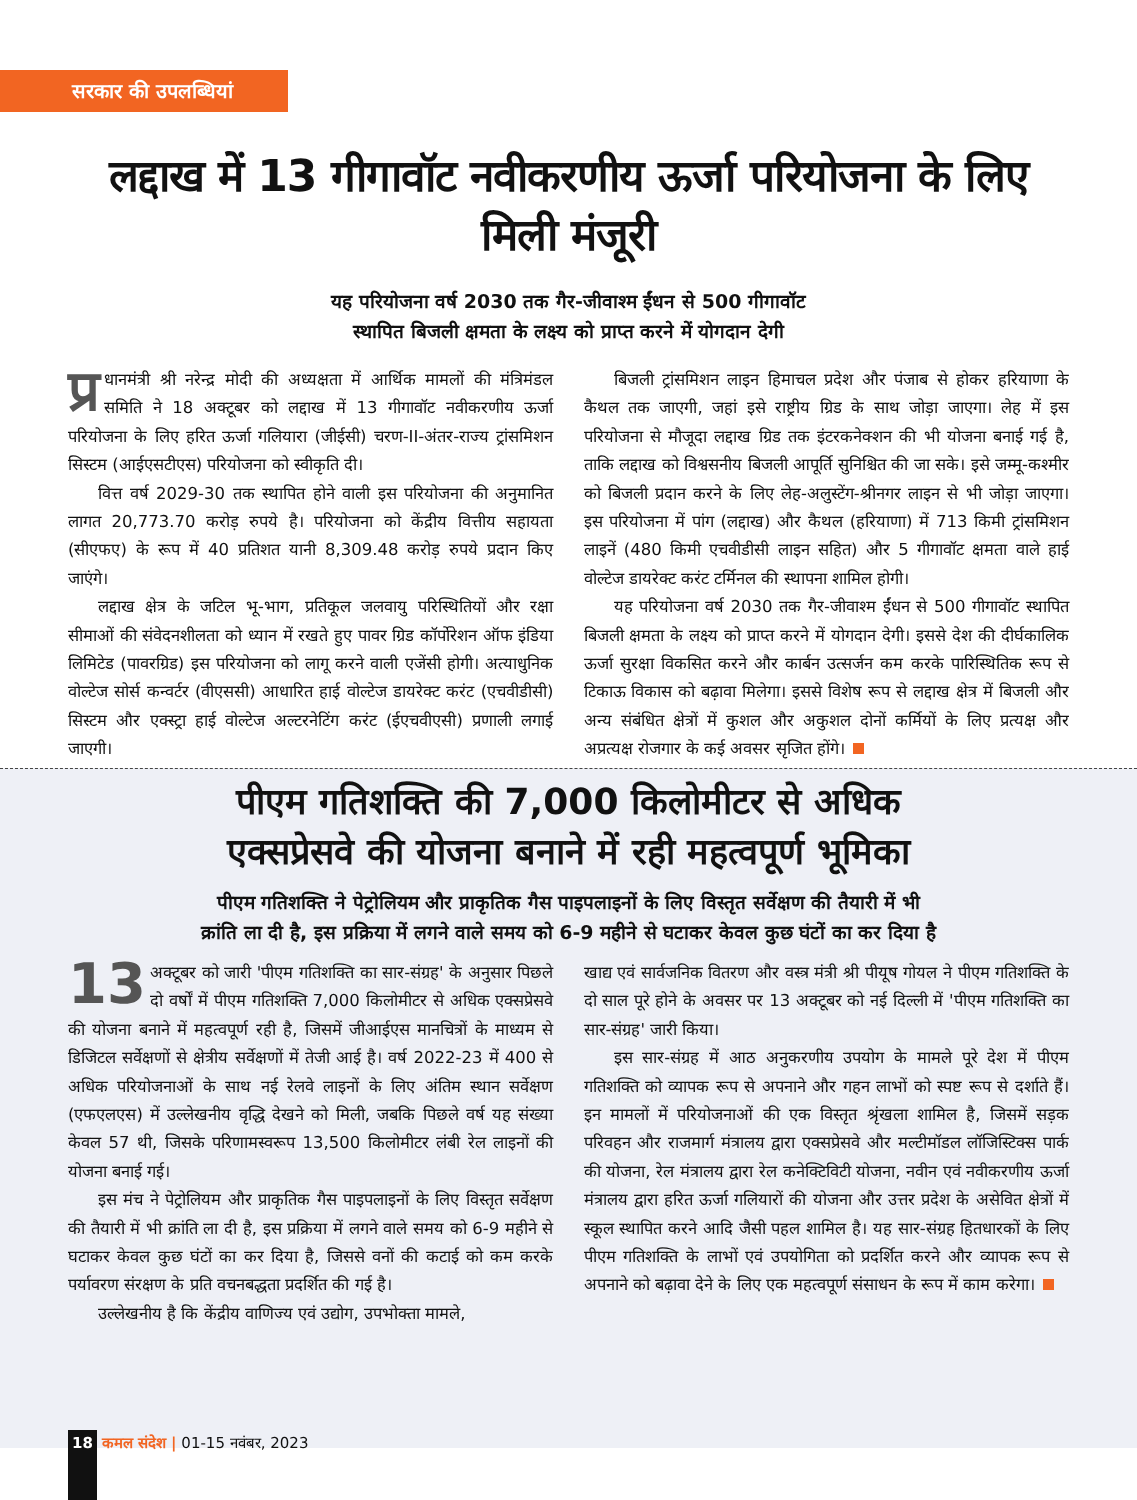सरकार की उपलब्धियां
लद्दाख में 13 गीगावॉट नवीकरणीय ऊर्जा परियोजना के लिए मिली मंजूरी
यह परियोजना वर्ष 2030 तक गैर-जीवाश्म ईंधन से 500 गीगावॉट
स्थापित बिजली क्षमता के लक्ष्य को प्राप्त करने में योगदान देगी
प्र धानमंत्री श्री नरेन्द्र मोदी की अध्यक्षता में आर्थिक मामलों की मंत्रिमंडल समिति ने 18 अक्टूबर को लद्दाख में 13 गीगावॉट नवीकरणीय ऊर्जा परियोजना के लिए हरित ऊर्जा गलियारा (जीईसी) चरण-II-अंतर-राज्य ट्रांसमिशन सिस्टम (आईएसटीएस) परियोजना को स्वीकृति दी।
वित्त वर्ष 2029-30 तक स्थापित होने वाली इस परियोजना की अनुमानित लागत 20,773.70 करोड़ रुपये है। परियोजना को केंद्रीय वित्तीय सहायता (सीएफए) के रूप में 40 प्रतिशत यानी 8,309.48 करोड़ रुपये प्रदान किए जाएंगे।
लद्दाख क्षेत्र के जटिल भू-भाग, प्रतिकूल जलवायु परिस्थितियों और रक्षा सीमाओं की संवेदनशीलता को ध्यान में रखते हुए पावर ग्रिड कॉर्पोरेशन ऑफ इंडिया लिमिटेड (पावरग्रिड) इस परियोजना को लागू करने वाली एजेंसी होगी। अत्याधुनिक वोल्टेज सोर्स कन्वर्टर (वीएससी) आधारित हाई वोल्टेज डायरेक्ट करंट (एचवीडीसी) सिस्टम और एक्स्ट्रा हाई वोल्टेज अल्टरनेटिंग करंट (ईएचवीएसी) प्रणाली लगाई जाएगी।
बिजली ट्रांसमिशन लाइन हिमाचल प्रदेश और पंजाब से होकर हरियाणा के कैथल तक जाएगी, जहां इसे राष्ट्रीय ग्रिड के साथ जोड़ा जाएगा। लेह में इस परियोजना से मौजूदा लद्दाख ग्रिड तक इंटरकनेक्शन की भी योजना बनाई गई है, ताकि लद्दाख को विश्वसनीय बिजली आपूर्ति सुनिश्चित की जा सके। इसे जम्मू-कश्मीर को बिजली प्रदान करने के लिए लेह-अलुस्टेंग-श्रीनगर लाइन से भी जोड़ा जाएगा। इस परियोजना में पांग (लद्दाख) और कैथल (हरियाणा) में 713 किमी ट्रांसमिशन लाइनें (480 किमी एचवीडीसी लाइन सहित) और 5 गीगावॉट क्षमता वाले हाई वोल्टेज डायरेक्ट करंट टर्मिनल की स्थापना शामिल होगी।
यह परियोजना वर्ष 2030 तक गैर-जीवाश्म ईंधन से 500 गीगावॉट स्थापित बिजली क्षमता के लक्ष्य को प्राप्त करने में योगदान देगी। इससे देश की दीर्घकालिक ऊर्जा सुरक्षा विकसित करने और कार्बन उत्सर्जन कम करके पारिस्थितिक रूप से टिकाऊ विकास को बढ़ावा मिलेगा। इससे विशेष रूप से लद्दाख क्षेत्र में बिजली और अन्य संबंधित क्षेत्रों में कुशल और अकुशल दोनों कर्मियों के लिए प्रत्यक्ष और अप्रत्यक्ष रोजगार के कई अवसर सृजित होंगे।
पीएम गतिशक्ति की 7,000 किलोमीटर से अधिक
एक्सप्रेसवे की योजना बनाने में रही महत्वपूर्ण भूमिका
पीएम गतिशक्ति ने पेट्रोलियम और प्राकृतिक गैस पाइपलाइनों के लिए विस्तृत सर्वेक्षण की तैयारी में भी
क्रांति ला दी है, इस प्रक्रिया में लगने वाले समय को 6-9 महीने से घटाकर केवल कुछ घंटों का कर दिया है
13 अक्टूबर को जारी 'पीएम गतिशक्ति का सार-संग्रह' के अनुसार पिछले दो वर्षों में पीएम गतिशक्ति 7,000 किलोमीटर से अधिक एक्सप्रेसवे की योजना बनाने में महत्वपूर्ण रही है, जिसमें जीआईएस मानचित्रों के माध्यम से डिजिटल सर्वेक्षणों से क्षेत्रीय सर्वेक्षणों में तेजी आई है। वर्ष 2022-23 में 400 से अधिक परियोजनाओं के साथ नई रेलवे लाइनों के लिए अंतिम स्थान सर्वेक्षण (एफएलएस) में उल्लेखनीय वृद्धि देखने को मिली, जबकि पिछले वर्ष यह संख्या केवल 57 थी, जिसके परिणामस्वरूप 13,500 किलोमीटर लंबी रेल लाइनों की योजना बनाई गई।
इस मंच ने पेट्रोलियम और प्राकृतिक गैस पाइपलाइनों के लिए विस्तृत सर्वेक्षण की तैयारी में भी क्रांति ला दी है, इस प्रक्रिया में लगने वाले समय को 6-9 महीने से घटाकर केवल कुछ घंटों का कर दिया है, जिससे वनों की कटाई को कम करके पर्यावरण संरक्षण के प्रति वचनबद्धता प्रदर्शित की गई है।
उल्लेखनीय है कि केंद्रीय वाणिज्य एवं उद्योग, उपभोक्ता मामले,
खाद्य एवं सार्वजनिक वितरण और वस्त्र मंत्री श्री पीयूष गोयल ने पीएम गतिशक्ति के दो साल पूरे होने के अवसर पर 13 अक्टूबर को नई दिल्ली में 'पीएम गतिशक्ति का सार-संग्रह' जारी किया।
इस सार-संग्रह में आठ अनुकरणीय उपयोग के मामले पूरे देश में पीएम गतिशक्ति को व्यापक रूप से अपनाने और गहन लाभों को स्पष्ट रूप से दर्शाते हैं। इन मामलों में परियोजनाओं की एक विस्तृत श्रृंखला शामिल है, जिसमें सड़क परिवहन और राजमार्ग मंत्रालय द्वारा एक्सप्रेसवे और मल्टीमॉडल लॉजिस्टिक्स पार्क की योजना, रेल मंत्रालय द्वारा रेल कनेक्टिविटी योजना, नवीन एवं नवीकरणीय ऊर्जा मंत्रालय द्वारा हरित ऊर्जा गलियारों की योजना और उत्तर प्रदेश के असेवित क्षेत्रों में स्कूल स्थापित करने आदि जैसी पहल शामिल है। यह सार-संग्रह हितधारकों के लिए पीएम गतिशक्ति के लाभों एवं उपयोगिता को प्रदर्शित करने और व्यापक रूप से अपनाने को बढ़ावा देने के लिए एक महत्वपूर्ण संसाधन के रूप में काम करेगा।
18 कमल संदेश | 01-15 नवंबर, 2023